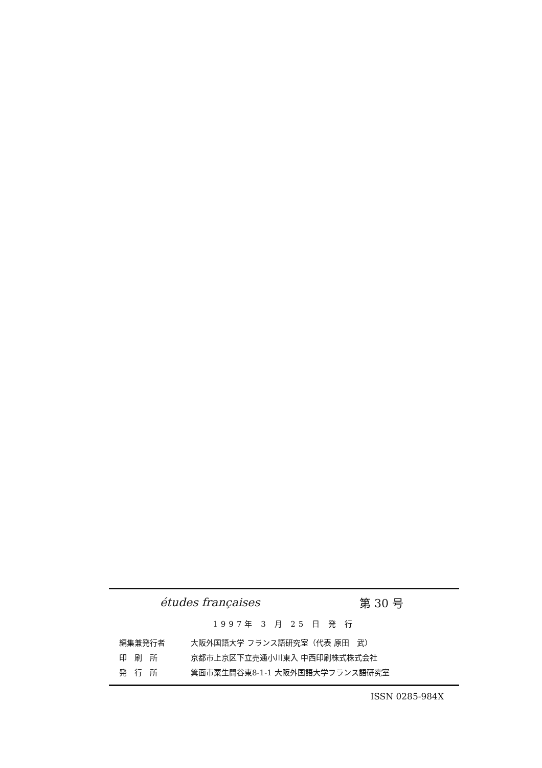études françaises 第 30 号
1997年 3 月 25 日 発 行
| 編集兼発行者 | 大阪外国語大学 フランス語研究室（代表 原田 武） |
| 印 刷 所 | 京都市上京区下立売通小川東入 中西印刷株式株式会社 |
| 発 行 所 | 箕面市粟生間谷東8-1-1 大阪外国語大学フランス語研究室 |
ISSN 0285-984X